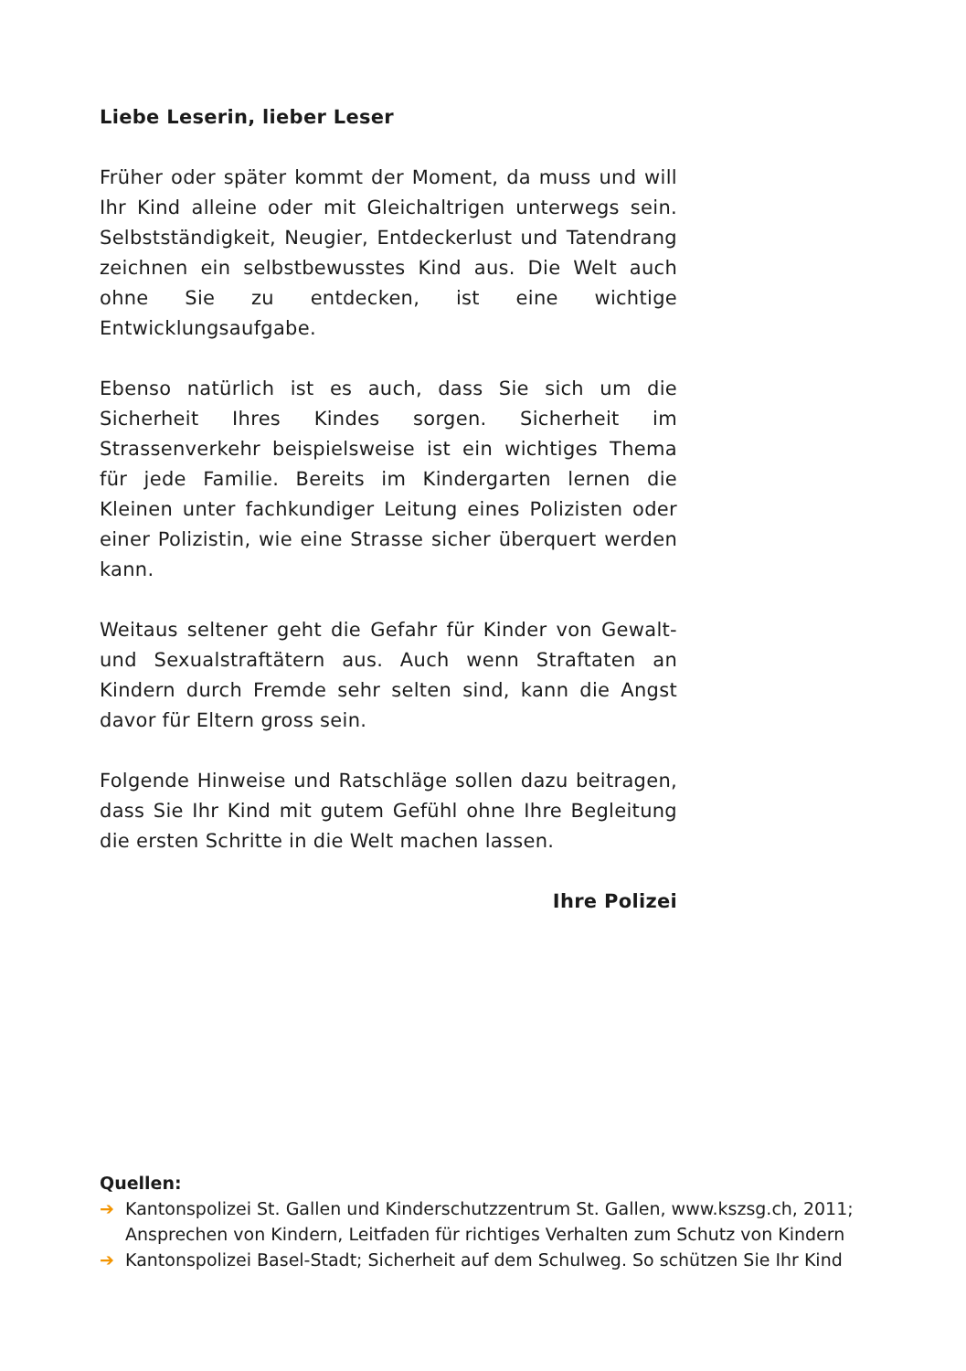Liebe Leserin, lieber Leser
Früher oder später kommt der Moment, da muss und will Ihr Kind alleine oder mit Gleichaltrigen unterwegs sein. Selbstständigkeit, Neugier, Entdeckerlust und Tatendrang zeichnen ein selbstbewusstes Kind aus. Die Welt auch ohne Sie zu entdecken, ist eine wichtige Entwicklungsaufgabe.
Ebenso natürlich ist es auch, dass Sie sich um die Sicherheit Ihres Kindes sorgen. Sicherheit im Strassenverkehr beispielsweise ist ein wichtiges Thema für jede Familie. Bereits im Kindergarten lernen die Kleinen unter fachkundiger Leitung eines Polizisten oder einer Polizistin, wie eine Strasse sicher überquert werden kann.
Weitaus seltener geht die Gefahr für Kinder von Gewalt- und Sexualstraftätern aus. Auch wenn Straftaten an Kindern durch Fremde sehr selten sind, kann die Angst davor für Eltern gross sein.
Folgende Hinweise und Ratschläge sollen dazu beitragen, dass Sie Ihr Kind mit gutem Gefühl ohne Ihre Begleitung die ersten Schritte in die Welt machen lassen.
Ihre Polizei
Quellen:
➔ Kantonspolizei St. Gallen und Kinderschutzzentrum St. Gallen, www.kszsg.ch, 2011; Ansprechen von Kindern, Leitfaden für richtiges Verhalten zum Schutz von Kindern
➔ Kantonspolizei Basel-Stadt; Sicherheit auf dem Schulweg. So schützen Sie Ihr Kind